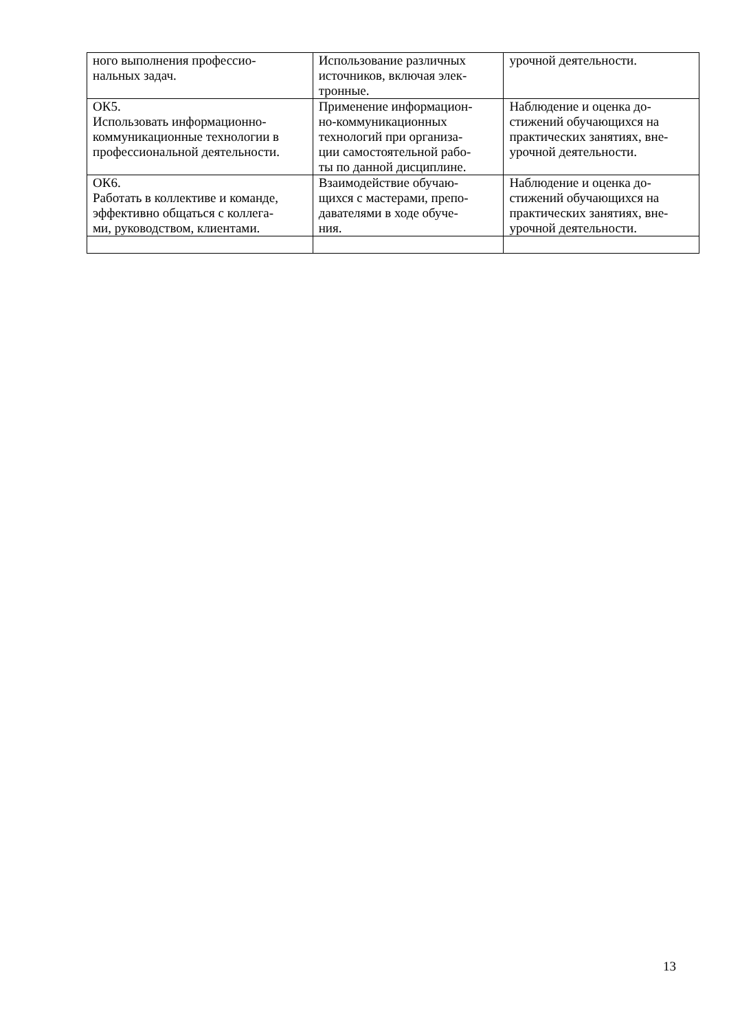| ного выполнения профессио- нальных задач. | Использование различных источников, включая элек- тронные. | урочной деятельности. |
| ОК5. Использовать информационно-коммуникационные технологии в профессиональной деятельности. | Применение информацион- но-коммуникационных технологий при организа- ции самостоятельной рабо- ты по данной дисциплине. | Наблюдение и оценка до- стижений обучающихся на практических занятиях, вне- урочной деятельности. |
| ОК6. Работать в коллективе и команде, эффективно общаться с коллега- ми, руководством, клиентами. | Взаимодействие обучаю- щихся с мастерами, препо- давателями в ходе обуче- ния. | Наблюдение и оценка до- стижений обучающихся на практических занятиях, вне- урочной деятельности. |
13